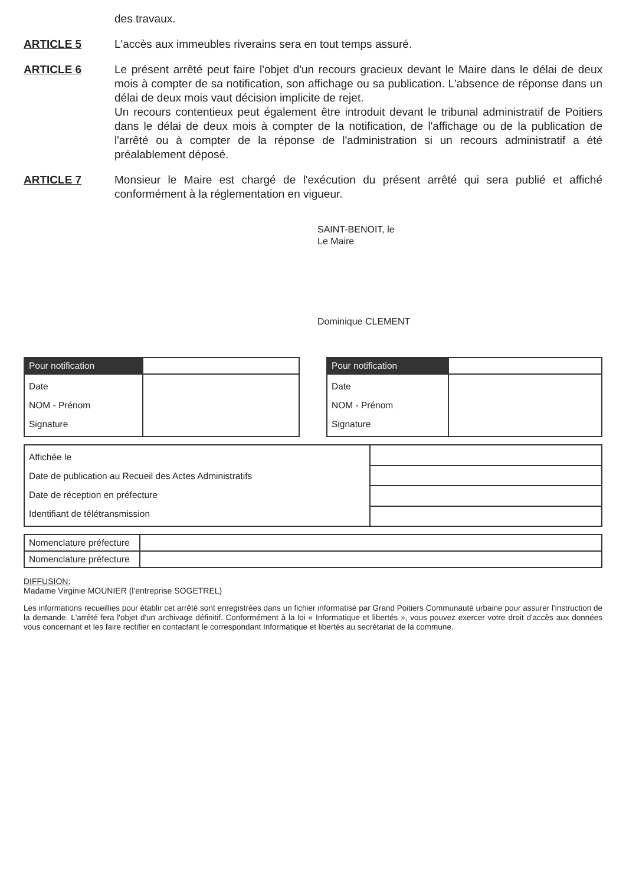des travaux.
ARTICLE 5 L'accès aux immeubles riverains sera en tout temps assuré.
ARTICLE 6 Le présent arrêté peut faire l'objet d'un recours gracieux devant le Maire dans le délai de deux mois à compter de sa notification, son affichage ou sa publication. L'absence de réponse dans un délai de deux mois vaut décision implicite de rejet.
Un recours contentieux peut également être introduit devant le tribunal administratif de Poitiers dans le délai de deux mois à compter de la notification, de l'affichage ou de la publication de l'arrêté ou à compter de la réponse de l'administration si un recours administratif a été préalablement déposé.
ARTICLE 7 Monsieur le Maire est chargé de l'exécution du présent arrêté qui sera publié et affiché conformément à la réglementation en vigueur.
SAINT-BENOIT, le
Le Maire
Dominique CLEMENT
| Pour notification | |
| Date NOM - Prénom Signature | |
| Pour notification | |
| Date NOM - Prénom Signature | |
| Affichée le Date de publication au Recueil des Actes Administratifs Date de réception en préfecture Identifiant de télétransmission | |
| Nomenclature préfecture | |
| Nomenclature préfecture | |
DIFFUSION:
Madame Virginie MOUNIER (l'entreprise SOGETREL)
Les informations recueillies pour établir cet arrêté sont enregistrées dans un fichier informatisé par Grand Poitiers Communauté urbaine pour assurer l'instruction de la demande. L'arrêté fera l'objet d'un archivage définitif. Conformément à la loi « Informatique et libertés », vous pouvez exercer votre droit d'accès aux données vous concernant et les faire rectifier en contactant le correspondant Informatique et libertés au secrétariat de la commune.